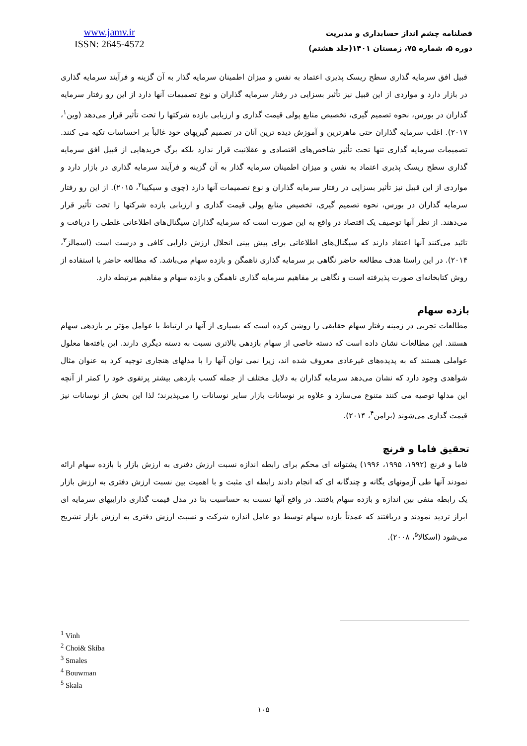www.jamv.ir
ISSN: 2645-4572
فصلنامه چشم انداز حسابداری و مدیریت
دوره ۵، شماره ۷۵، زمستان ۱۴۰۱(جلد هشتم)
قبیل افق سرمایه گذاری سطح ریسک پذیری اعتماد به نفس و میزان اطمینان سرمایه گذار به آن گزینه و فرآیند سرمایه گذاری در بازار دارد و مواردی از این قبیل نیز تأثیر بسزایی در رفتار سرمایه گذاران و نوع تصمیمات آنها دارد از این رو رفتار سرمایه گذاران در بورس، نحوه تصمیم گیری، تخصیص منابع پولی قیمت گذاری و ارزیابی بازده شرکتها را تحت تأثیر قرار می‌دهد (وین<sup>۱</sup>، ۲۰۱۷). اغلب سرمایه گذاران حتی ماهرترین و آموزش دیده ترین آنان در تصمیم گیریهای خود غالباً بر احساسات تکیه می کنند. تصمیمات سرمایه گذاری تنها تحت تأثیر شاخص‌های اقتصادی و عقلانیت قرار ندارد بلکه برگ خریدهایی از قبیل افق سرمایه گذاری سطح ریسک پذیری اعتماد به نفس و میزان اطمینان سرمایه گذار به آن گزینه و فرآیند سرمایه گذاری در بازار دارد و مواردی از این قبیل نیز تأثیر بسزایی در رفتار سرمایه گذاران و نوع تصمیمات آنها دارد (چوی و سیکیبا<sup>۲</sup>، ۲۰۱۵). از این رو رفتار سرمایه گذاران در بورس، نحوه تصمیم گیری، تخصیص منابع پولی قیمت گذاری و ارزیابی بازده شرکتها را تحت تأثیر قرار می‌دهند. از نظر آنها توصیف یک اقتصاد در واقع به این صورت است که سرمایه گذاران سیگنال‌های اطلاعاتی غلطی را دریافت و تائید می‌کنند آنها اعتقاد دارند که سیگنال‌های اطلاعاتی برای پیش بینی انحلال ارزش دارایی کافی و درست است (اسمالز<sup>۳</sup>، ۲۰۱۴). در این راستا هدف مطالعه حاضر نگاهی بر سرمایه گذاری ناهمگن و بازده سهام می‌باشد. که مطالعه حاضر با استفاده از روش کتابخانه‌ای صورت پذیرفته است و نگاهی بر مفاهیم سرمایه گذاری ناهمگن و بازده سهام و مفاهیم مرتبطه دارد.
بازده سهام
مطالعات تجربی در زمینه رفتار سهام حقایقی را روشن کرده است که بسیاری از آنها در ارتباط با عوامل مؤثر بر بازدهی سهام هستند. این مطالعات نشان داده است که دسته خاصی از سهام بازدهی بالاتری نسبت به دسته دیگری دارند. این یافته‌ها معلول عواملی هستند که به پدیده‌های غیرعادی معروف شده اند، زیرا نمی توان آنها را با مدلهای هنجاری توجیه کرد به عنوان مثال شواهدی وجود دارد که نشان می‌دهد سرمایه گذاران به دلایل مختلف از جمله کسب بازدهی بیشتر پرتفوی خود را کمتر از آنچه این مدلها توصیه می کنند متنوع می‌سازد و علاوه بر نوسانات بازار سایر نوسانات را می‌پذیرند؛ لذا این بخش از نوسانات نیز قیمت گذاری می‌شوند (برامن<sup>۴</sup>، ۲۰۱۴).
تحقیق فاما و فرنچ
فاما و فرنچ (۱۹۹۲، ۱۹۹۵، ۱۹۹۶) پشتوانه ای محکم برای رابطه اندازه نسبت ارزش دفتری به ارزش بازار با بازده سهام ارائه نمودند آنها طی آزمونهای یگانه و چندگانه ای که انجام دادند رابطه ای مثبت و با اهمیت بین نسبت ارزش دفتری به ارزش بازار یک رابطه منفی بین اندازه و بازده سهام یافتند. در واقع آنها نسبت به حساسیت بتا در مدل قیمت گذاری داراییهای سرمایه ای ابراز تردید نمودند و دریافتند که عمدتاً بازده سهام توسط دو عامل اندازه شرکت و نسبت ارزش دفتری به ارزش بازار تشریح می‌شود (اسکالا<sup>۵</sup>، ۲۰۰۸).
<sup>1</sup> Vinh
<sup>2</sup> Choi& Skiba
<sup>3</sup> Smales
<sup>4</sup> Bouwman
<sup>5</sup> Skala
۱۰۵